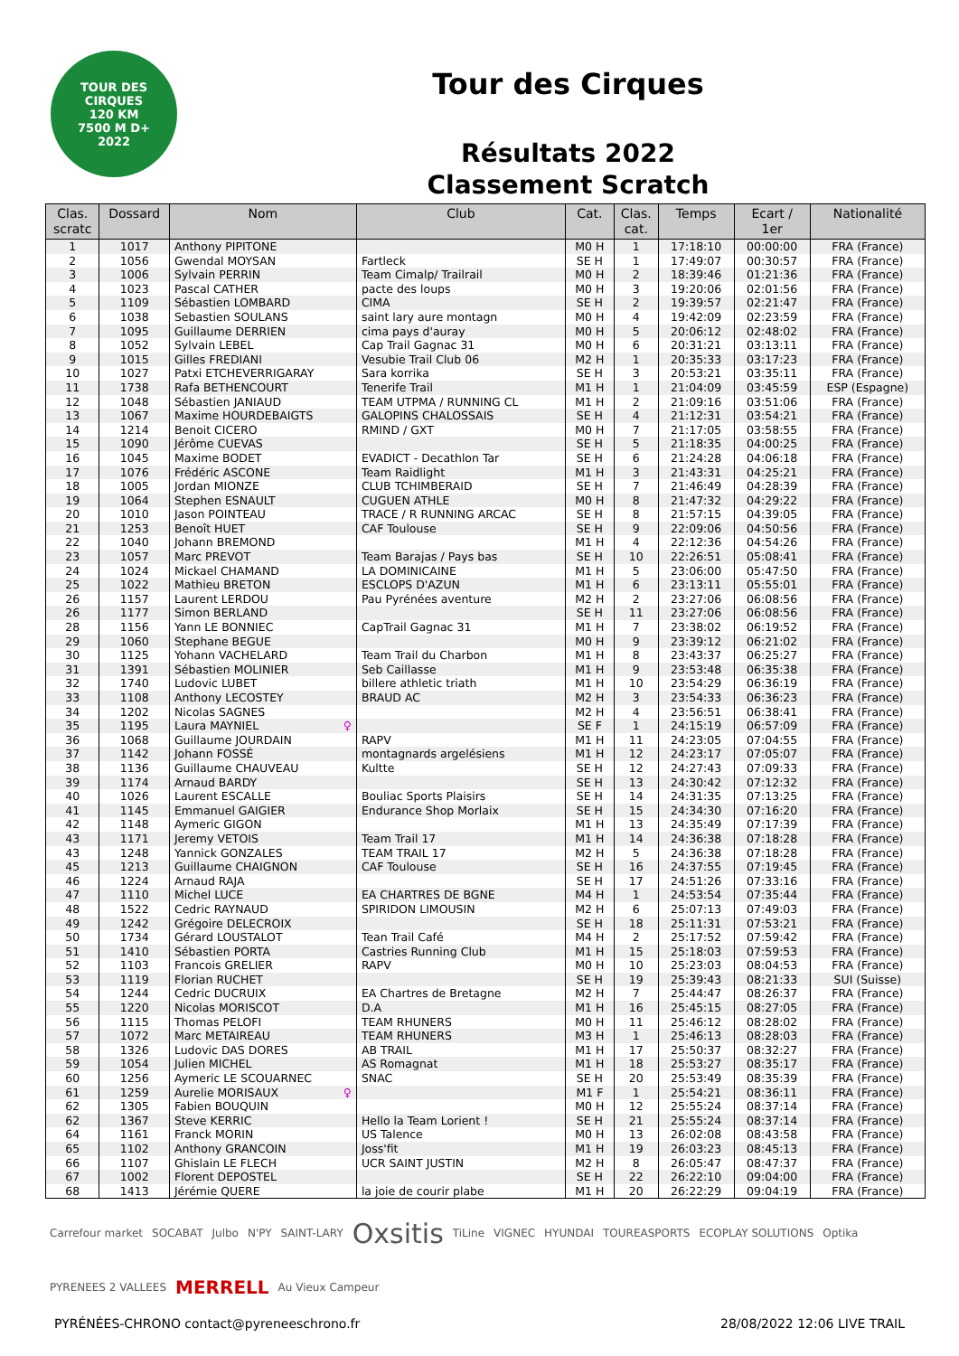TOUR DES
CIRQUES
120 KM
7500 M D+
2022
Tour des Cirques
Résultats 2022
Classement Scratch
| Clas. scratc | Dossard | Nom | Club | Cat. | Clas. cat. | Temps | Ecart / 1er | Nationalité |
| --- | --- | --- | --- | --- | --- | --- | --- | --- |
| 1 | 1017 | Anthony PIPITONE | | M0 H | 1 | 17:18:10 | 00:00:00 | FRA (France) |
| 2 | 1056 | Gwendal MOYSAN | Fartleck | SE H | 1 | 17:49:07 | 00:30:57 | FRA (France) |
| 3 | 1006 | Sylvain PERRIN | Team Cimalp/ Trailrail | M0 H | 2 | 18:39:46 | 01:21:36 | FRA (France) |
| 4 | 1023 | Pascal CATHER | pacte des loups | M0 H | 3 | 19:20:06 | 02:01:56 | FRA (France) |
| 5 | 1109 | Sébastien LOMBARD | CIMA | SE H | 2 | 19:39:57 | 02:21:47 | FRA (France) |
| 6 | 1038 | Sebastien SOULANS | saint lary aure montagn | M0 H | 4 | 19:42:09 | 02:23:59 | FRA (France) |
| 7 | 1095 | Guillaume DERRIEN | cima pays d'auray | M0 H | 5 | 20:06:12 | 02:48:02 | FRA (France) |
| 8 | 1052 | Sylvain LEBEL | Cap Trail Gagnac 31 | M0 H | 6 | 20:31:21 | 03:13:11 | FRA (France) |
| 9 | 1015 | Gilles FREDIANI | Vesubie Trail Club 06 | M2 H | 1 | 20:35:33 | 03:17:23 | FRA (France) |
| 10 | 1027 | Patxi ETCHEVERRIGARAY | Sara korrika | SE H | 3 | 20:53:21 | 03:35:11 | FRA (France) |
| 11 | 1738 | Rafa BETHENCOURT | Tenerife Trail | M1 H | 1 | 21:04:09 | 03:45:59 | ESP (Espagne) |
| 12 | 1048 | Sébastien JANIAUD | TEAM UTPMA / RUNNING CL | M1 H | 2 | 21:09:16 | 03:51:06 | FRA (France) |
| 13 | 1067 | Maxime HOURDEBAIGTS | GALOPINS CHALOSSAIS | SE H | 4 | 21:12:31 | 03:54:21 | FRA (France) |
| 14 | 1214 | Benoit CICERO | RMIND / GXT | M0 H | 7 | 21:17:05 | 03:58:55 | FRA (France) |
| 15 | 1090 | Jérôme CUEVAS | | SE H | 5 | 21:18:35 | 04:00:25 | FRA (France) |
| 16 | 1045 | Maxime BODET | EVADICT - Decathlon Tar | SE H | 6 | 21:24:28 | 04:06:18 | FRA (France) |
| 17 | 1076 | Frédéric ASCONE | Team Raidlight | M1 H | 3 | 21:43:31 | 04:25:21 | FRA (France) |
| 18 | 1005 | Jordan MIONZE | CLUB TCHIMBERAID | SE H | 7 | 21:46:49 | 04:28:39 | FRA (France) |
| 19 | 1064 | Stephen ESNAULT | CUGUEN ATHLE | M0 H | 8 | 21:47:32 | 04:29:22 | FRA (France) |
| 20 | 1010 | Jason POINTEAU | TRACE / R RUNNING ARCAC | SE H | 8 | 21:57:15 | 04:39:05 | FRA (France) |
| 21 | 1253 | Benoît HUET | CAF Toulouse | SE H | 9 | 22:09:06 | 04:50:56 | FRA (France) |
| 22 | 1040 | Johann BREMOND | | M1 H | 4 | 22:12:36 | 04:54:26 | FRA (France) |
| 23 | 1057 | Marc PREVOT | Team Barajas / Pays bas | SE H | 10 | 22:26:51 | 05:08:41 | FRA (France) |
| 24 | 1024 | Mickael CHAMAND | LA DOMINICAINE | M1 H | 5 | 23:06:00 | 05:47:50 | FRA (France) |
| 25 | 1022 | Mathieu BRETON | ESCLOPS D'AZUN | M1 H | 6 | 23:13:11 | 05:55:01 | FRA (France) |
| 26 | 1157 | Laurent LERDOU | Pau Pyrénées aventure | M2 H | 2 | 23:27:06 | 06:08:56 | FRA (France) |
| 26 | 1177 | Simon BERLAND | | SE H | 11 | 23:27:06 | 06:08:56 | FRA (France) |
| 28 | 1156 | Yann LE BONNIEC | CapTrail Gagnac 31 | M1 H | 7 | 23:38:02 | 06:19:52 | FRA (France) |
| 29 | 1060 | Stephane BEGUE | | M0 H | 9 | 23:39:12 | 06:21:02 | FRA (France) |
| 30 | 1125 | Yohann VACHELARD | Team Trail du Charbon | M1 H | 8 | 23:43:37 | 06:25:27 | FRA (France) |
| 31 | 1391 | Sébastien MOLINIER | Seb Caillasse | M1 H | 9 | 23:53:48 | 06:35:38 | FRA (France) |
| 32 | 1740 | Ludovic LUBET | billere athletic triath | M1 H | 10 | 23:54:29 | 06:36:19 | FRA (France) |
| 33 | 1108 | Anthony LECOSTEY | BRAUD AC | M2 H | 3 | 23:54:33 | 06:36:23 | FRA (France) |
| 34 | 1202 | Nicolas SAGNES | | M2 H | 4 | 23:56:51 | 06:38:41 | FRA (France) |
| 35 | 1195 | Laura MAYNIEL ♀ | | SE F | 1 | 24:15:19 | 06:57:09 | FRA (France) |
| 36 | 1068 | Guillaume JOURDAIN | RAPV | M1 H | 11 | 24:23:05 | 07:04:55 | FRA (France) |
| 37 | 1142 | Johann FOSSÉ | montagnards argelésiens | M1 H | 12 | 24:23:17 | 07:05:07 | FRA (France) |
| 38 | 1136 | Guillaume CHAUVEAU | Kultte | SE H | 12 | 24:27:43 | 07:09:33 | FRA (France) |
| 39 | 1174 | Arnaud BARDY | | SE H | 13 | 24:30:42 | 07:12:32 | FRA (France) |
| 40 | 1026 | Laurent ESCALLE | Bouliac Sports Plaisirs | SE H | 14 | 24:31:35 | 07:13:25 | FRA (France) |
| 41 | 1145 | Emmanuel GAIGIER | Endurance Shop Morlaix | SE H | 15 | 24:34:30 | 07:16:20 | FRA (France) |
| 42 | 1148 | Aymeric GIGON | | M1 H | 13 | 24:35:49 | 07:17:39 | FRA (France) |
| 43 | 1171 | Jeremy VETOIS | Team Trail 17 | M1 H | 14 | 24:36:38 | 07:18:28 | FRA (France) |
| 43 | 1248 | Yannick GONZALES | TEAM TRAIL 17 | M2 H | 5 | 24:36:38 | 07:18:28 | FRA (France) |
| 45 | 1213 | Guillaume CHAIGNON | CAF Toulouse | SE H | 16 | 24:37:55 | 07:19:45 | FRA (France) |
| 46 | 1224 | Arnaud RAJA | | SE H | 17 | 24:51:26 | 07:33:16 | FRA (France) |
| 47 | 1110 | Michel LUCE | EA CHARTRES DE BGNE | M4 H | 1 | 24:53:54 | 07:35:44 | FRA (France) |
| 48 | 1522 | Cedric RAYNAUD | SPIRIDON LIMOUSIN | M2 H | 6 | 25:07:13 | 07:49:03 | FRA (France) |
| 49 | 1242 | Grégoire DELECROIX | | SE H | 18 | 25:11:31 | 07:53:21 | FRA (France) |
| 50 | 1734 | Gérard LOUSTALOT | Tean Trail Café | M4 H | 2 | 25:17:52 | 07:59:42 | FRA (France) |
| 51 | 1410 | Sébastien PORTA | Castries Running Club | M1 H | 15 | 25:18:03 | 07:59:53 | FRA (France) |
| 52 | 1103 | Francois GRELIER | RAPV | M0 H | 10 | 25:23:03 | 08:04:53 | FRA (France) |
| 53 | 1119 | Florian RUCHET | | SE H | 19 | 25:39:43 | 08:21:33 | SUI (Suisse) |
| 54 | 1244 | Cedric DUCRUIX | EA Chartres de Bretagne | M2 H | 7 | 25:44:47 | 08:26:37 | FRA (France) |
| 55 | 1220 | Nicolas MORISCOT | D.A | M1 H | 16 | 25:45:15 | 08:27:05 | FRA (France) |
| 56 | 1115 | Thomas PELOFI | TEAM RHUNERS | M0 H | 11 | 25:46:12 | 08:28:02 | FRA (France) |
| 57 | 1072 | Marc METAIREAU | TEAM RHUNERS | M3 H | 1 | 25:46:13 | 08:28:03 | FRA (France) |
| 58 | 1326 | Ludovic DAS DORES | AB TRAIL | M1 H | 17 | 25:50:37 | 08:32:27 | FRA (France) |
| 59 | 1054 | Julien MICHEL | AS Romagnat | M1 H | 18 | 25:53:27 | 08:35:17 | FRA (France) |
| 60 | 1256 | Aymeric LE SCOUARNEC | SNAC | SE H | 20 | 25:53:49 | 08:35:39 | FRA (France) |
| 61 | 1259 | Aurelie MORISAUX ♀ | | M1 F | 1 | 25:54:21 | 08:36:11 | FRA (France) |
| 62 | 1305 | Fabien BOUQUIN | | M0 H | 12 | 25:55:24 | 08:37:14 | FRA (France) |
| 62 | 1367 | Steve KERRIC | Hello la Team Lorient ! | SE H | 21 | 25:55:24 | 08:37:14 | FRA (France) |
| 64 | 1161 | Franck MORIN | US Talence | M0 H | 13 | 26:02:08 | 08:43:58 | FRA (France) |
| 65 | 1102 | Anthony GRANCOIN | Joss'fit | M1 H | 19 | 26:03:23 | 08:45:13 | FRA (France) |
| 66 | 1107 | Ghislain LE FLECH | UCR SAINT JUSTIN | M2 H | 8 | 26:05:47 | 08:47:37 | FRA (France) |
| 67 | 1002 | Florent DEPOSTEL | | SE H | 22 | 26:22:10 | 09:04:00 | FRA (France) |
| 68 | 1413 | Jérémie QUERE | la joie de courir plabe | M1 H | 20 | 26:22:29 | 09:04:19 | FRA (France) |
Carrefour market SOCABAT Julbo N'PY SAINT-LARY Oxsitis TiLine VIGNEC HYUNDAI TOUREASPORTS ECOPLAY SOLUTIONS Optika PYRENEES 2 VALLEES MERRELL Au Vieux Campeur
PYRÉNÉES-CHRONO contact@pyreneeschrono.fr 28/08/2022 12:06 LIVE TRAIL